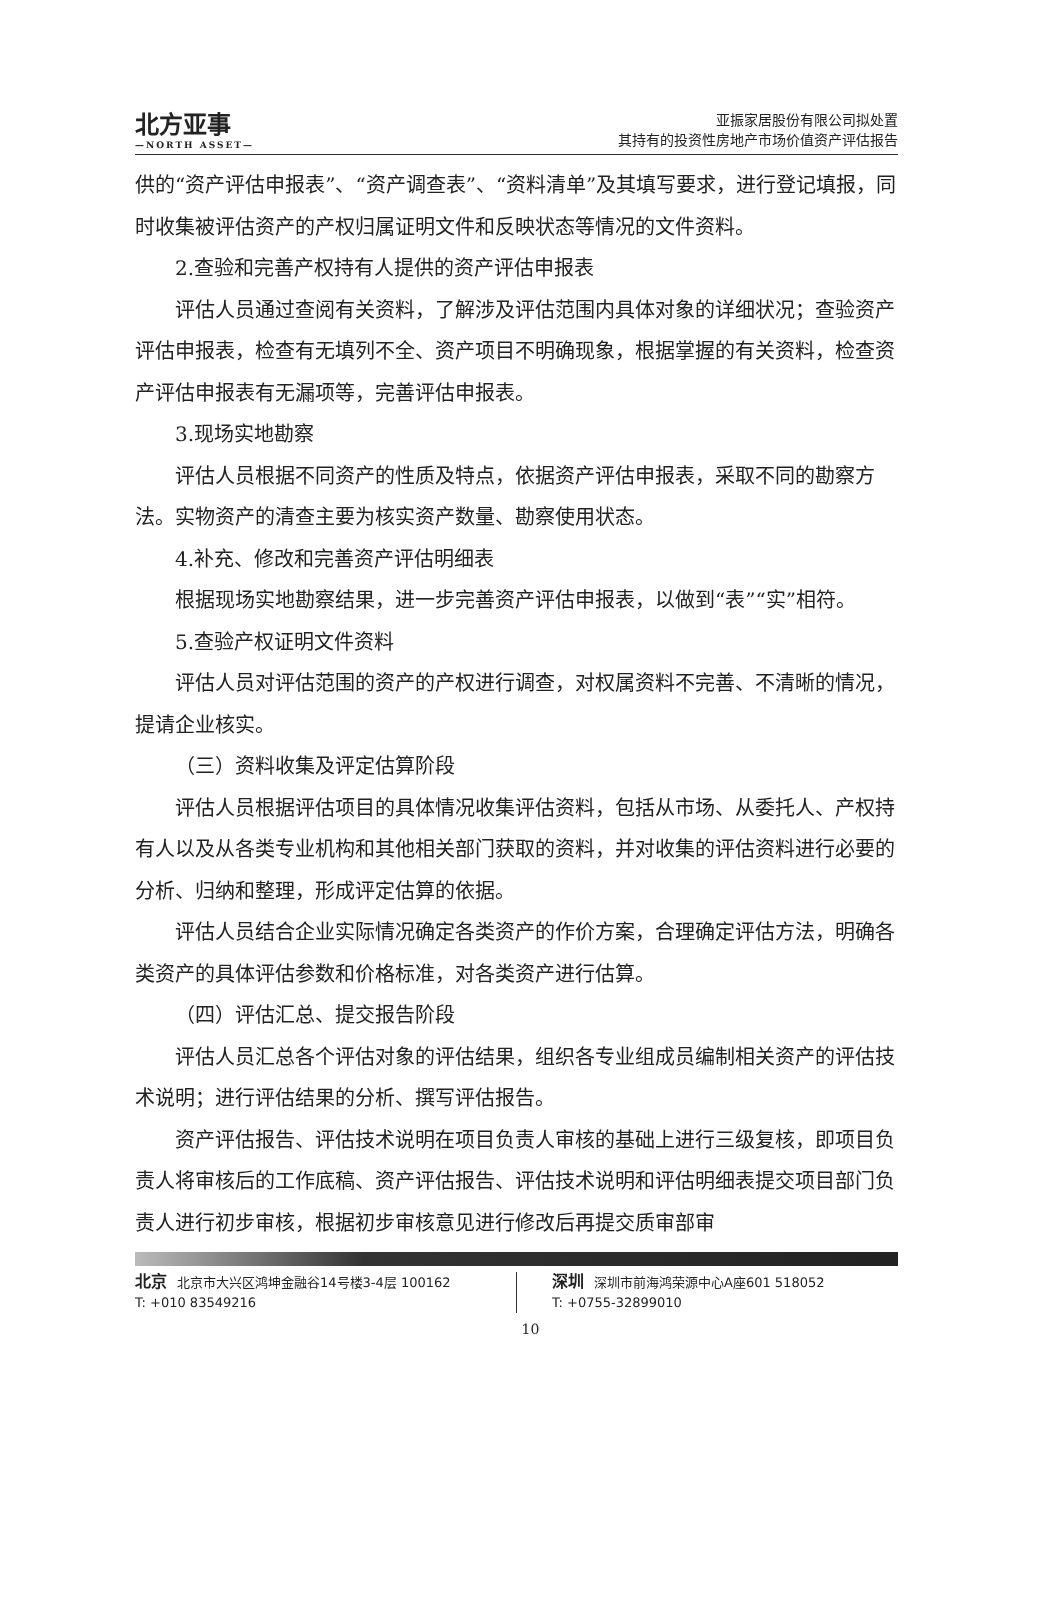北方亚事
—NORTH ASSET—
亚振家居股份有限公司拟处置
其持有的投资性房地产市场价值资产评估报告
供的“资产评估申报表”、“资产调查表”、“资料清单”及其填写要求，进行登记填报，同时收集被评估资产的产权归属证明文件和反映状态等情况的文件资料。
2.查验和完善产权持有人提供的资产评估申报表
评估人员通过查阅有关资料，了解涉及评估范围内具体对象的详细状况；查验资产评估申报表，检查有无填列不全、资产项目不明确现象，根据掌握的有关资料，检查资产评估申报表有无漏项等，完善评估申报表。
3.现场实地勘察
评估人员根据不同资产的性质及特点，依据资产评估申报表，采取不同的勘察方法。实物资产的清查主要为核实资产数量、勘察使用状态。
4.补充、修改和完善资产评估明细表
根据现场实地勘察结果，进一步完善资产评估申报表，以做到“表”“实”相符。
5.查验产权证明文件资料
评估人员对评估范围的资产的产权进行调查，对权属资料不完善、不清晰的情况，提请企业核实。
（三）资料收集及评定估算阶段
评估人员根据评估项目的具体情况收集评估资料，包括从市场、从委托人、产权持有人以及从各类专业机构和其他相关部门获取的资料，并对收集的评估资料进行必要的分析、归纳和整理，形成评定估算的依据。
评估人员结合企业实际情况确定各类资产的作价方案，合理确定评估方法，明确各类资产的具体评估参数和价格标准，对各类资产进行估算。
（四）评估汇总、提交报告阶段
评估人员汇总各个评估对象的评估结果，组织各专业组成员编制相关资产的评估技术说明；进行评估结果的分析、撰写评估报告。
资产评估报告、评估技术说明在项目负责人审核的基础上进行三级复核，即项目负责人将审核后的工作底稿、资产评估报告、评估技术说明和评估明细表提交项目部门负责人进行初步审核，根据初步审核意见进行修改后再提交质审部审
北京 北京市大兴区鸿坤金融谷14号楼3-4层 100162
T: +010 83549216
深圳 深圳市前海鸿荣源中心A座601 518052
T: +0755-32899010
10